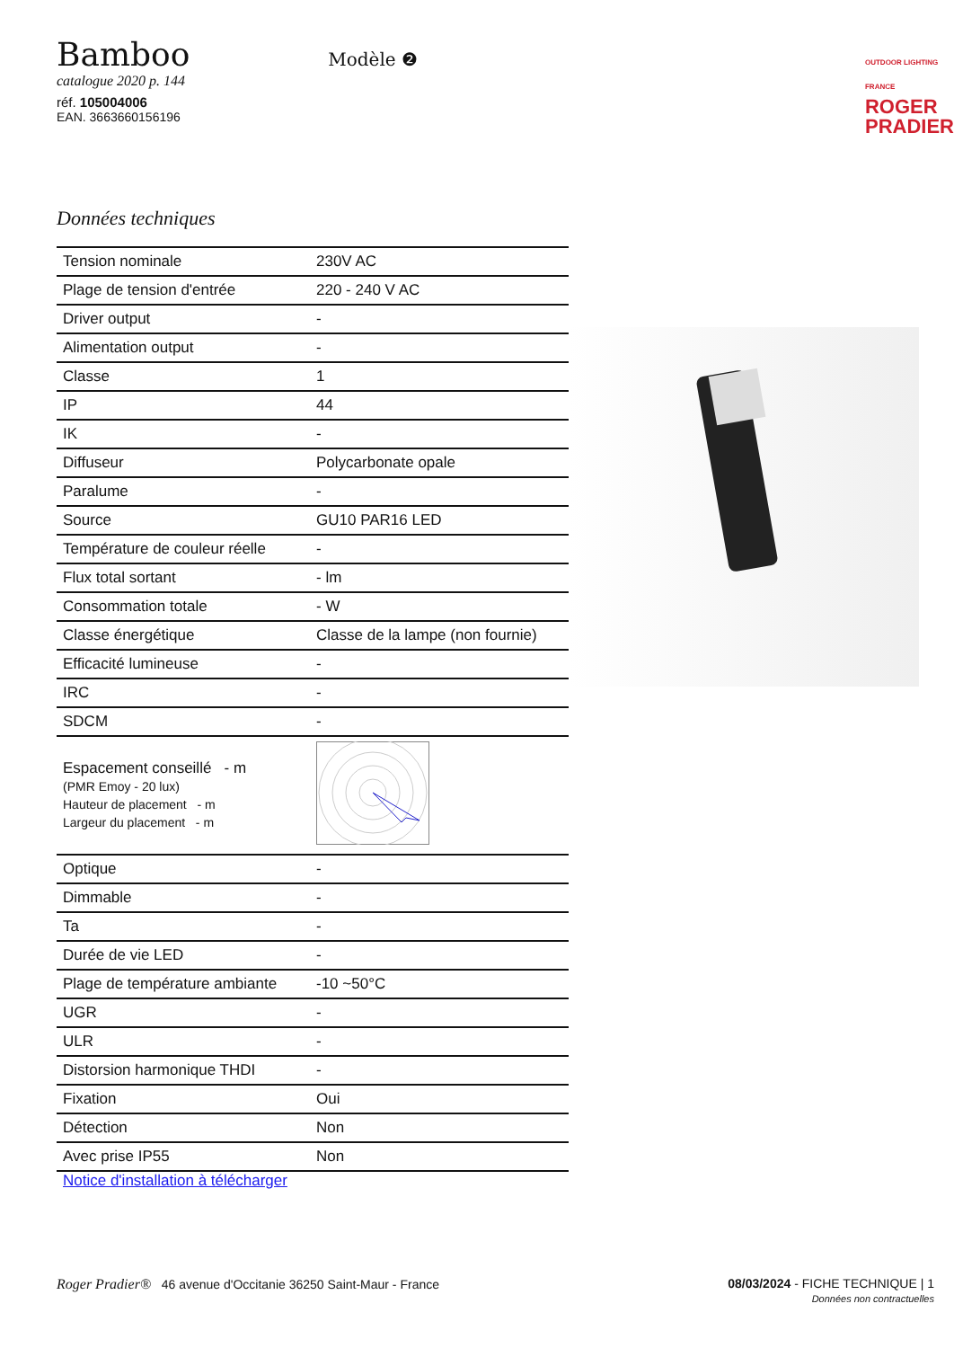Bamboo
catalogue 2020 p. 144
réf. 105004006
EAN. 3663660156196
Modèle ❷
OUTDOOR LIGHTING FRANCE
ROGER
PRADIER
Données techniques
| Tension nominale | 230V AC |
| Plage de tension d'entrée | 220 - 240 V AC |
| Driver output | - |
| Alimentation output | - |
| Classe | 1 |
| IP | 44 |
| IK | - |
| Diffuseur | Polycarbonate opale |
| Paralume | - |
| Source | GU10 PAR16 LED |
| Température de couleur réelle | - |
| Flux total sortant | - lm |
| Consommation totale | - W |
| Classe énergétique | Classe de la lampe (non fournie) |
| Efficacité lumineuse | - |
| IRC | - |
| SDCM | - |
| Espacement conseillé - m (PMR Emoy - 20 lux) Hauteur de placement - m Largeur du placement - m | |
| Optique | - |
| Dimmable | - |
| Ta | - |
| Durée de vie LED | - |
| Plage de température ambiante | -10 ~50°C |
| UGR | - |
| ULR | - |
| Distorsion harmonique THDI | - |
| Fixation | Oui |
| Détection | Non |
| Avec prise IP55 | Non |
Notice d'installation à télécharger
Roger Pradier® 46 avenue d'Occitanie 36250 Saint-Maur - France
08/03/2024 - FICHE TECHNIQUE | 1
Données non contractuelles